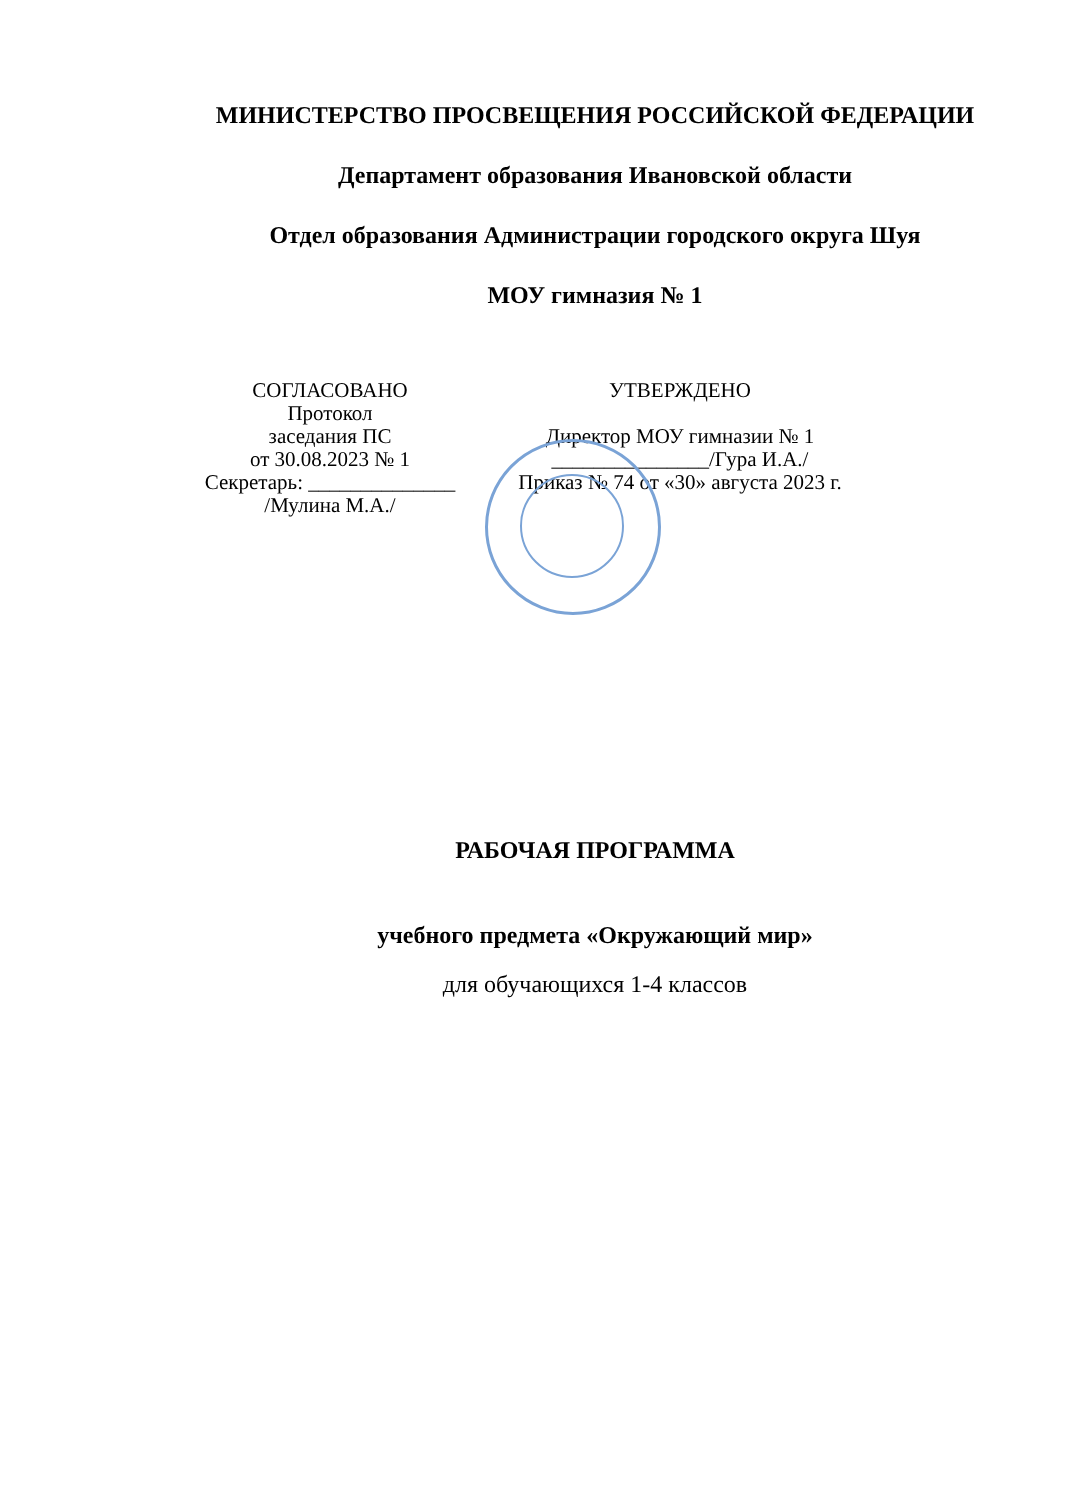МИНИСТЕРСТВО ПРОСВЕЩЕНИЯ РОССИЙСКОЙ ФЕДЕРАЦИИ
Департамент образования Ивановской области
Отдел образования Администрации городского округа Шуя
МОУ гимназия № 1
СОГЛАСОВАНО
Протокол
заседания ПС
от 30.08.2023 № 1
Секретарь: ______________
/Мулина М.А./
УТВЕРЖДЕНО
Директор МОУ гимназии № 1
_______________/Гура И.А./
Приказ № 74 от «30» августа 2023 г.
РАБОЧАЯ ПРОГРАММА
учебного предмета «Окружающий мир»
для обучающихся 1-4 классов